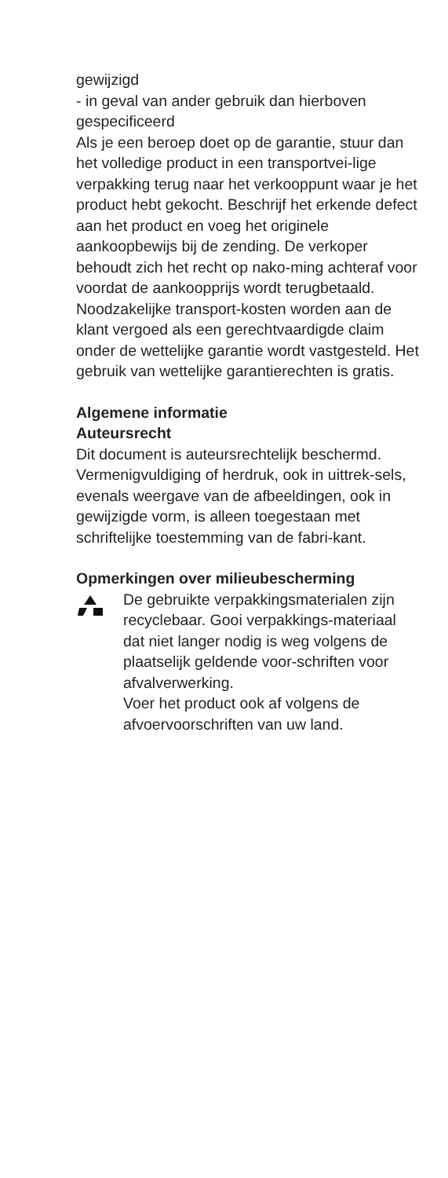gewijzigd
- in geval van ander gebruik dan hierboven gespecificeerd
Als je een beroep doet op de garantie, stuur dan het volledige product in een transportvei-lige verpakking terug naar het verkooppunt waar je het product hebt gekocht. Beschrijf het erkende defect aan het product en voeg het originele aankoopbewijs bij de zending. De verkoper behoudt zich het recht op nako-ming achteraf voor voordat de aankoopprijs wordt terugbetaald. Noodzakelijke transport-kosten worden aan de klant vergoed als een gerechtvaardigde claim onder de wettelijke garantie wordt vastgesteld. Het gebruik van wettelijke garantierechten is gratis.
Algemene informatie
Auteursrecht
Dit document is auteursrechtelijk beschermd. Vermenigvuldiging of herdruk, ook in uittrek-sels, evenals weergave van de afbeeldingen, ook in gewijzigde vorm, is alleen toegestaan met schriftelijke toestemming van de fabri-kant.
Opmerkingen over milieubescherming
De gebruikte verpakkingsmaterialen zijn recyclebaar. Gooi verpakkings-materiaal dat niet langer nodig is weg volgens de plaatselijk geldende voor-schriften voor afvalverwerking.
Voer het product ook af volgens de afvoervoorschriften van uw land.